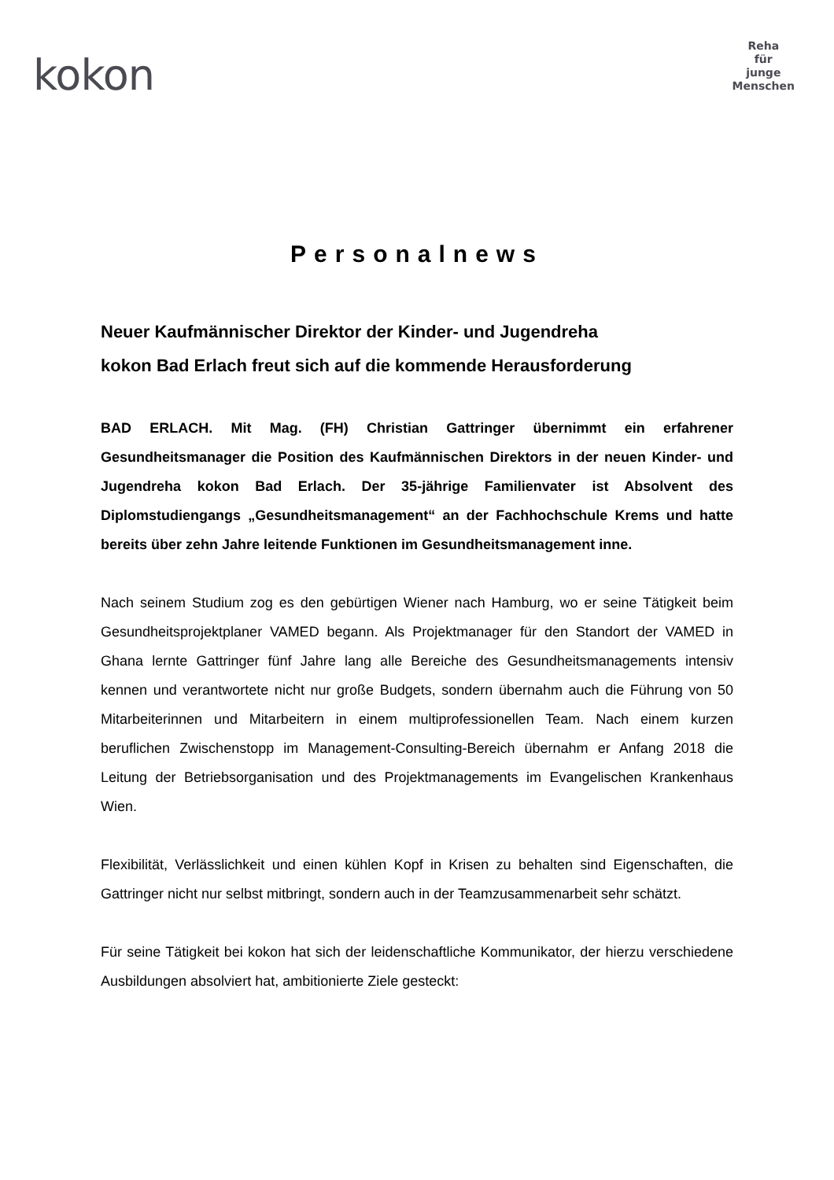kokon
Reha
für
junge
Menschen
Personalnews
Neuer Kaufmännischer Direktor der Kinder- und Jugendreha
kokon Bad Erlach freut sich auf die kommende Herausforderung
BAD ERLACH. Mit Mag. (FH) Christian Gattringer übernimmt ein erfahrener Gesundheitsmanager die Position des Kaufmännischen Direktors in der neuen Kinder- und Jugendreha kokon Bad Erlach. Der 35-jährige Familienvater ist Absolvent des Diplomstudiengangs „Gesundheitsmanagement“ an der Fachhochschule Krems und hatte bereits über zehn Jahre leitende Funktionen im Gesundheitsmanagement inne.
Nach seinem Studium zog es den gebürtigen Wiener nach Hamburg, wo er seine Tätigkeit beim Gesundheitsprojektplaner VAMED begann. Als Projektmanager für den Standort der VAMED in Ghana lernte Gattringer fünf Jahre lang alle Bereiche des Gesundheitsmanagements intensiv kennen und verantwortete nicht nur große Budgets, sondern übernahm auch die Führung von 50 Mitarbeiterinnen und Mitarbeitern in einem multiprofessionellen Team. Nach einem kurzen beruflichen Zwischenstopp im Management-Consulting-Bereich übernahm er Anfang 2018 die Leitung der Betriebsorganisation und des Projektmanagements im Evangelischen Krankenhaus Wien.
Flexibilität, Verlässlichkeit und einen kühlen Kopf in Krisen zu behalten sind Eigenschaften, die Gattringer nicht nur selbst mitbringt, sondern auch in der Teamzusammenarbeit sehr schätzt.
Für seine Tätigkeit bei kokon hat sich der leidenschaftliche Kommunikator, der hierzu verschiedene Ausbildungen absolviert hat, ambitionierte Ziele gesteckt: